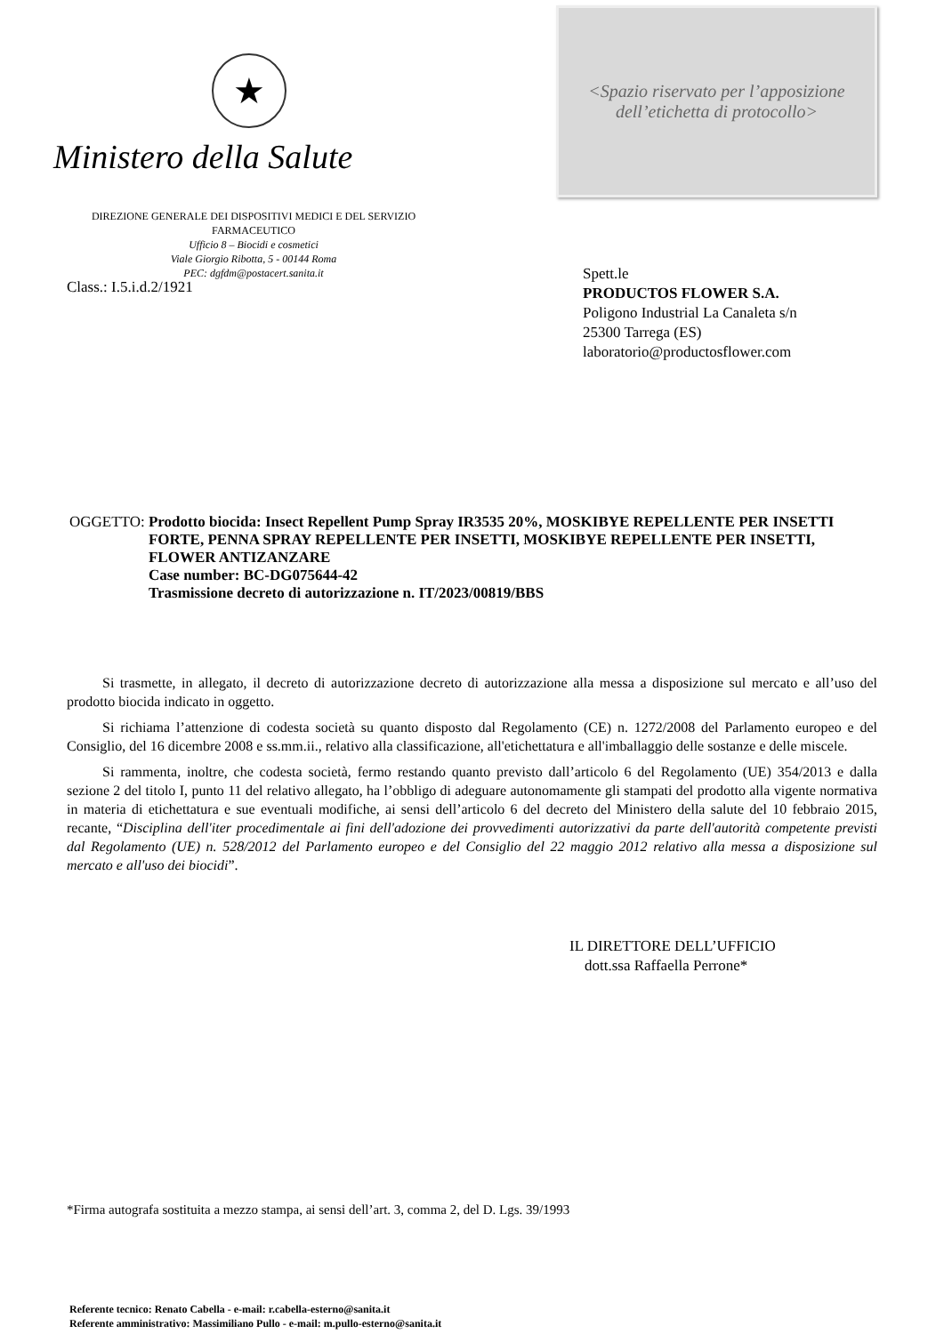★
Ministero della Salute
<Spazio riservato per l’apposizione
dell’etichetta di protocollo>
DIREZIONE GENERALE DEI DISPOSITIVI MEDICI E DEL SERVIZIO FARMACEUTICO
Ufficio 8 – Biocidi e cosmetici
Viale Giorgio Ribotta, 5 - 00144 Roma
PEC: dgfdm@postacert.sanita.it
Class.: I.5.i.d.2/1921
Spett.le
PRODUCTOS FLOWER S.A.
Poligono Industrial La Canaleta s/n
25300 Tarrega (ES)
laboratorio@productosflower.com
OGGETTO: Prodotto biocida: Insect Repellent Pump Spray IR3535 20%, MOSKIBYE REPELLENTE PER INSETTI FORTE, PENNA SPRAY REPELLENTE PER INSETTI, MOSKIBYE REPELLENTE PER INSETTI, FLOWER ANTIZANZARE
Case number: BC-DG075644-42
Trasmissione decreto di autorizzazione n. IT/2023/00819/BBS
Si trasmette, in allegato, il decreto di autorizzazione decreto di autorizzazione alla messa a disposizione sul mercato e all’uso del prodotto biocida indicato in oggetto.
Si richiama l’attenzione di codesta società su quanto disposto dal Regolamento (CE) n. 1272/2008 del Parlamento europeo e del Consiglio, del 16 dicembre 2008 e ss.mm.ii., relativo alla classificazione, all'etichettatura e all'imballaggio delle sostanze e delle miscele.
Si rammenta, inoltre, che codesta società, fermo restando quanto previsto dall’articolo 6 del Regolamento (UE) 354/2013 e dalla sezione 2 del titolo I, punto 11 del relativo allegato, ha l’obbligo di adeguare autonomamente gli stampati del prodotto alla vigente normativa in materia di etichettatura e sue eventuali modifiche, ai sensi dell’articolo 6 del decreto del Ministero della salute del 10 febbraio 2015, recante, “Disciplina dell'iter procedimentale ai fini dell'adozione dei provvedimenti autorizzativi da parte dell'autorità competente previsti dal Regolamento (UE) n. 528/2012 del Parlamento europeo e del Consiglio del 22 maggio 2012 relativo alla messa a disposizione sul mercato e all'uso dei biocidi”.
IL DIRETTORE DELL’UFFICIO
dott.ssa Raffaella Perrone*
*Firma autografa sostituita a mezzo stampa, ai sensi dell’art. 3, comma 2, del D. Lgs. 39/1993
Referente tecnico: Renato Cabella - e-mail: r.cabella-esterno@sanita.it
Referente amministrativo: Massimiliano Pullo - e-mail: m.pullo-esterno@sanita.it